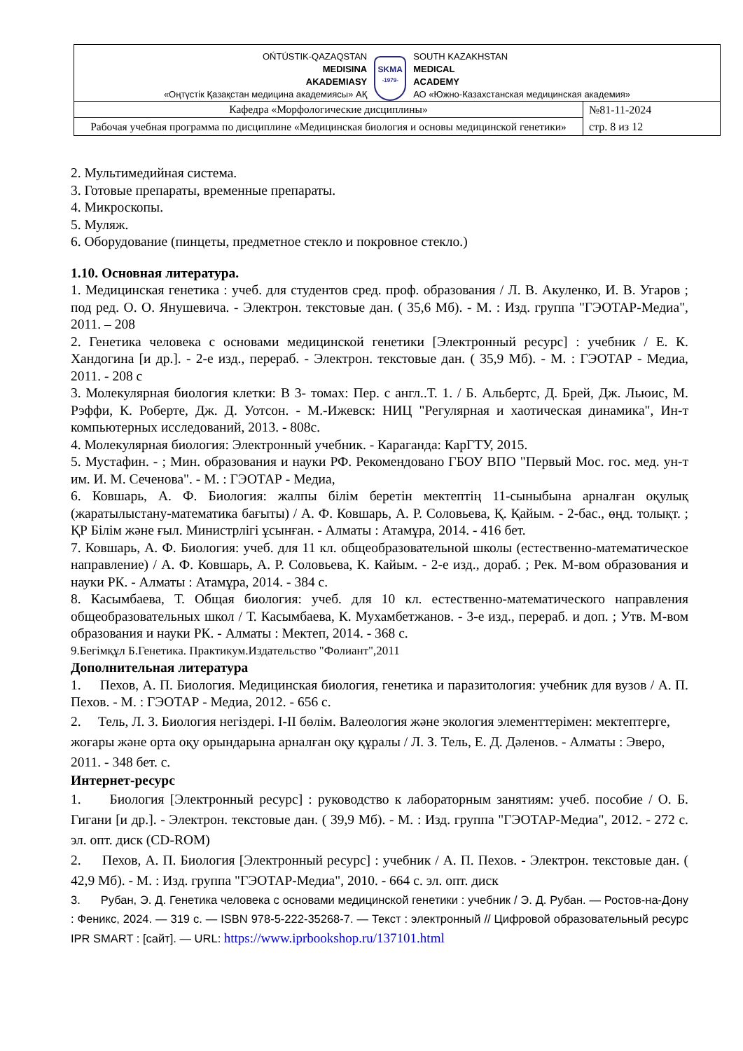| OŃTÚSTIK-QAZAQSTAN MEDISINA AKADEMIASY «Оңтүстік Қазақстан медицина академиясы» АҚ SKMA -1979- SOUTH KAZAKHSTAN MEDICAL ACADEMY АО «Южно-Казахстанская медицинская академия» | |
| Кафедра «Морфологические дисциплины» | №81-11-2024 стр. 8 из 12 |
| Рабочая учебная программа по дисциплине «Медицинская биология и основы медицинской генетики» | |
2. Мультимедийная система.
3. Готовые препараты, временные препараты.
4. Микроскопы.
5. Муляж.
6. Оборудование (пинцеты, предметное стекло и покровное стекло.)
1.10. Основная литература.
1. Медицинская генетика : учеб. для студентов сред. проф. образования / Л. В. Акуленко, И. В. Угаров ; под ред. О. О. Янушевича. - Электрон. текстовые дан. ( 35,6 Мб). - М. : Изд. группа "ГЭОТАР-Медиа", 2011. – 208
2. Генетика человека с основами медицинской генетики [Электронный ресурс] : учебник / Е. К. Хандогина [и др.]. - 2-е изд., перераб. - Электрон. текстовые дан. ( 35,9 Мб). - М. : ГЭОТАР - Медиа, 2011. - 208 с
3. Молекулярная биология клетки: В 3- томах: Пер. с англ..Т. 1. / Б. Альбертс, Д. Брей, Дж. Льюис, М. Рэффи, К. Роберте, Дж. Д. Уотсон. - М.-Ижевск: НИЦ "Регулярная и хаотическая динамика", Ин-т компьютерных исследований, 2013. - 808с.
4. Молекулярная биология: Электронный учебник. - Караганда: КарГТУ, 2015.
5. Мустафин. - ; Мин. образования и науки РФ. Рекомендовано ГБОУ ВПО "Первый Мос. гос. мед. ун-т им. И. М. Сеченова". - М. : ГЭОТАР - Медиа,
6. Ковшарь, А. Ф. Биология: жалпы білім беретін мектептің 11-сыныбына арналған оқулық (жаратылыстану-математика бағыты) / А. Ф. Ковшарь, А. Р. Соловьева, Қ. Қайым. - 2-бас., өңд. толықт. ; ҚР Білім және ғыл. Министрлігі ұсынған. - Алматы : Атамұра, 2014. - 416 бет.
7. Ковшарь, А. Ф. Биология: учеб. для 11 кл. общеобразовательной школы (естественно-математическое направление) / А. Ф. Ковшарь, А. Р. Соловьева, К. Кайым. - 2-е изд., дораб. ; Рек. М-вом образования и науки РК. - Алматы : Атамұра, 2014. - 384 с.
8. Касымбаева, Т. Общая биология: учеб. для 10 кл. естественно-математического направления общеобразовательных школ / Т. Касымбаева, К. Мухамбетжанов. - 3-е изд., перераб. и доп. ; Утв. М-вом образования и науки РК. - Алматы : Мектеп, 2014. - 368 с.
9.Бегімқұл Б.Генетика. Практикум.Издательство "Фолиант",2011
Дополнительная литература
1. Пехов, А. П. Биология. Медицинская биология, генетика и паразитология: учебник для вузов / А. П. Пехов. - М. : ГЭОТАР - Медиа, 2012. - 656 с.
2. Тель, Л. З. Биология негіздері. I-II бөлім. Валеология және экология элементтерімен: мектептерге, жоғары және орта оқу орындарына арналған оқу құралы / Л. З. Тель, Е. Д. Дәленов. - Алматы : Эверо, 2011. - 348 бет. с.
Интернет-ресурс
1. Биология [Электронный ресурс] : руководство к лабораторным занятиям: учеб. пособие / О. Б. Гигани [и др.]. - Электрон. текстовые дан. ( 39,9 Мб). - М. : Изд. группа "ГЭОТАР-Медиа", 2012. - 272 с. эл. опт. диск (CD-ROM)
2. Пехов, А. П. Биология [Электронный ресурс] : учебник / А. П. Пехов. - Электрон. текстовые дан. ( 42,9 Мб). - М. : Изд. группа "ГЭОТАР-Медиа", 2010. - 664 с. эл. опт. диск
3. Рубан, Э. Д. Генетика человека с основами медицинской генетики : учебник / Э. Д. Рубан. — Ростов-на-Дону : Феникс, 2024. — 319 с. — ISBN 978-5-222-35268-7. — Текст : электронный // Цифровой образовательный ресурс IPR SMART : [сайт]. — URL: https://www.iprbookshop.ru/137101.html